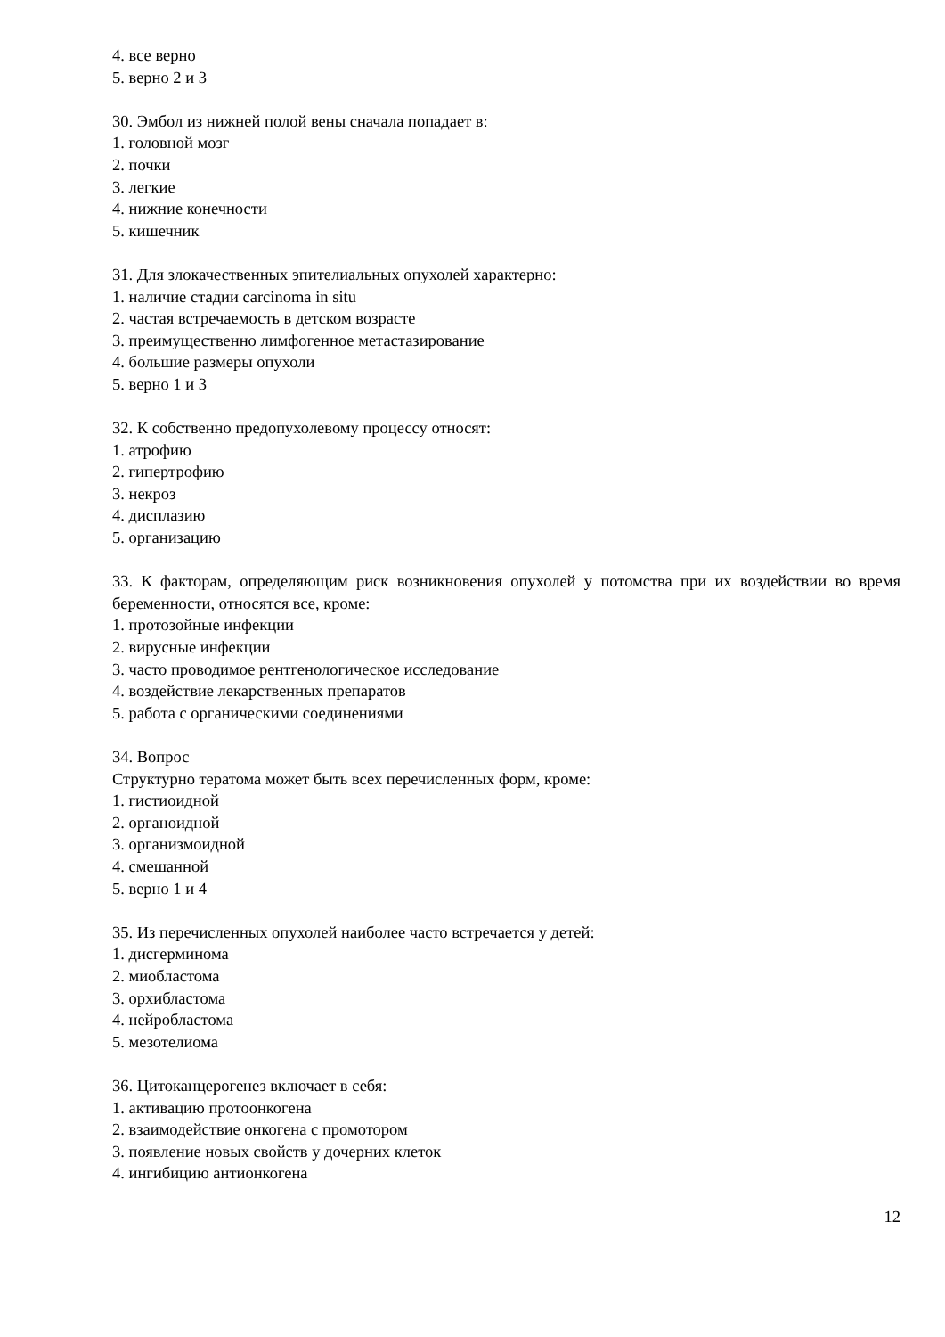4. все верно
5. верно 2 и 3
30. Эмбол из нижней полой вены сначала попадает в:
1. головной мозг
2. почки
3. легкие
4. нижние конечности
5. кишечник
31. Для злокачественных эпителиальных опухолей характерно:
1. наличие стадии carcinoma in situ
2. частая встречаемость в детском возрасте
3. преимущественно лимфогенное метастазирование
4. большие размеры опухоли
5. верно 1 и 3
32. К собственно предопухолевому процессу относят:
1. атрофию
2. гипертрофию
3. некроз
4. дисплазию
5. организацию
33. К факторам, определяющим риск возникновения опухолей у потомства при их воздействии во время беременности, относятся все, кроме:
1. протозойные инфекции
2. вирусные инфекции
3. часто проводимое рентгенологическое исследование
4. воздействие лекарственных препаратов
5. работа с органическими соединениями
34. Вопрос
Структурно тератома может быть всех перечисленных форм, кроме:
1. гистиоидной
2. органоидной
3. организмоидной
4. смешанной
5. верно 1 и 4
35. Из перечисленных опухолей наиболее часто встречается у детей:
1. дисгерминома
2. миобластома
3. орхибластома
4. нейробластома
5. мезотелиома
36. Цитоканцерогенез включает в себя:
1. активацию протоонкогена
2. взаимодействие онкогена с промотором
3. появление новых свойств у дочерних клеток
4. ингибицию антионкогена
12